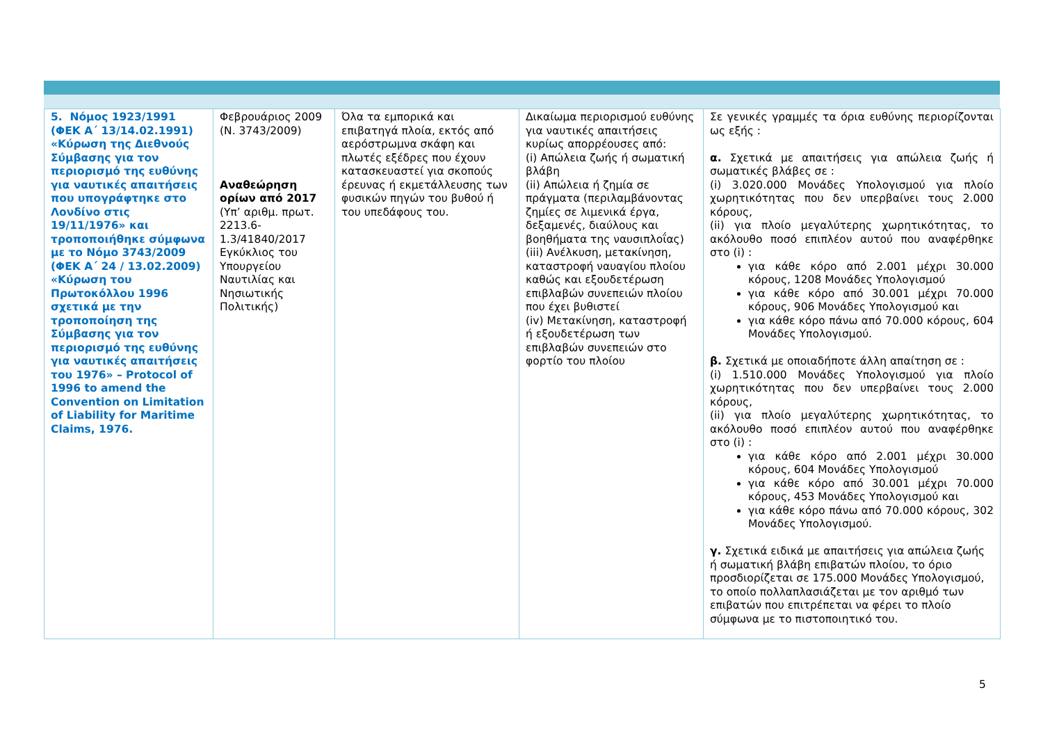| 5. Νόμος 1923/1991 (ΦΕΚ Α΄ 13/14.02.1991) «Κύρωση της Διεθνούς Σύμβασης για τον περιορισμό της ευθύνης για ναυτικές απαιτήσεις που υπογράφτηκε στο Λονδίνο στις 19/11/1976» και τροποποιήθηκε σύμφωνα με το Νόμο 3743/2009 (ΦΕΚ Α΄ 24 / 13.02.2009) «Κύρωση του Πρωτοκόλλου 1996 σχετικά με την τροποποίηση της Σύμβασης για τον περιορισμό της ευθύνης για ναυτικές απαιτήσεις του 1976» – Protocol of 1996 to amend the Convention on Limitation of Liability for Maritime Claims, 1976. | Φεβρουάριος 2009 (Ν. 3743/2009) Αναθεώρηση ορίων από 2017 (Υπ’ αριθμ. πρωτ. 2213.6-1.3/41840/2017 Εγκύκλιος του Υπουργείου Ναυτιλίας και Νησιωτικής Πολιτικής) | Όλα τα εμπορικά και επιβατηγά πλοία, εκτός από αερόστρωμνα σκάφη και πλωτές εξέδρες που έχουν κατασκευαστεί για σκοπούς έρευνας ή εκμετάλλευσης των φυσικών πηγών του βυθού ή του υπεδάφους του. | Δικαίωμα περιορισμού ευθύνης για ναυτικές απαιτήσεις κυρίως απορρέουσες από: (i) Απώλεια ζωής ή σωματική βλάβη (ii) Απώλεια ή ζημία σε πράγματα (περιλαμβάνοντας ζημίες σε λιμενικά έργα, δεξαμενές, διαύλους και βοηθήματα της ναυσιπλοΐας) (iii) Ανέλκυση, μετακίνηση, καταστροφή ναυαγίου πλοίου καθώς και εξουδετέρωση επιβλαβών συνεπειών πλοίου που έχει βυθιστεί (iv) Μετακίνηση, καταστροφή ή εξουδετέρωση των επιβλαβών συνεπειών στο φορτίο του πλοίου | Σε γενικές γραμμές τα όρια ευθύνης περιορίζονται ως εξής : α. Σχετικά με απαιτήσεις για απώλεια ζωής ή σωματικές βλάβες σε : (i) 3.020.000 Μονάδες Υπολογισμού για πλοίο χωρητικότητας που δεν υπερβαίνει τους 2.000 κόρους, (ii) για πλοίο μεγαλύτερης χωρητικότητας, το ακόλουθο ποσό επιπλέον αυτού που αναφέρθηκε στο (i) : για κάθε κόρο από 2.001 μέχρι 30.000 κόρους, 1208 Μονάδες Υπολογισμού για κάθε κόρο από 30.001 μέχρι 70.000 κόρους, 906 Μονάδες Υπολογισμού και για κάθε κόρο πάνω από 70.000 κόρους, 604 Μονάδες Υπολογισμού. β. Σχετικά με οποιαδήποτε άλλη απαίτηση σε : (i) 1.510.000 Μονάδες Υπολογισμού για πλοίο χωρητικότητας που δεν υπερβαίνει τους 2.000 κόρους, (ii) για πλοίο μεγαλύτερης χωρητικότητας, το ακόλουθο ποσό επιπλέον αυτού που αναφέρθηκε στο (i) : για κάθε κόρο από 2.001 μέχρι 30.000 κόρους, 604 Μονάδες Υπολογισμού για κάθε κόρο από 30.001 μέχρι 70.000 κόρους, 453 Μονάδες Υπολογισμού και για κάθε κόρο πάνω από 70.000 κόρους, 302 Μονάδες Υπολογισμού. γ. Σχετικά ειδικά με απαιτήσεις για απώλεια ζωής ή σωματική βλάβη επιβατών πλοίου, το όριο προσδιορίζεται σε 175.000 Μονάδες Υπολογισμού, το οποίο πολλαπλασιάζεται με τον αριθμό των επιβατών που επιτρέπεται να φέρει το πλοίο σύμφωνα με το πιστοποιητικό του. |
5